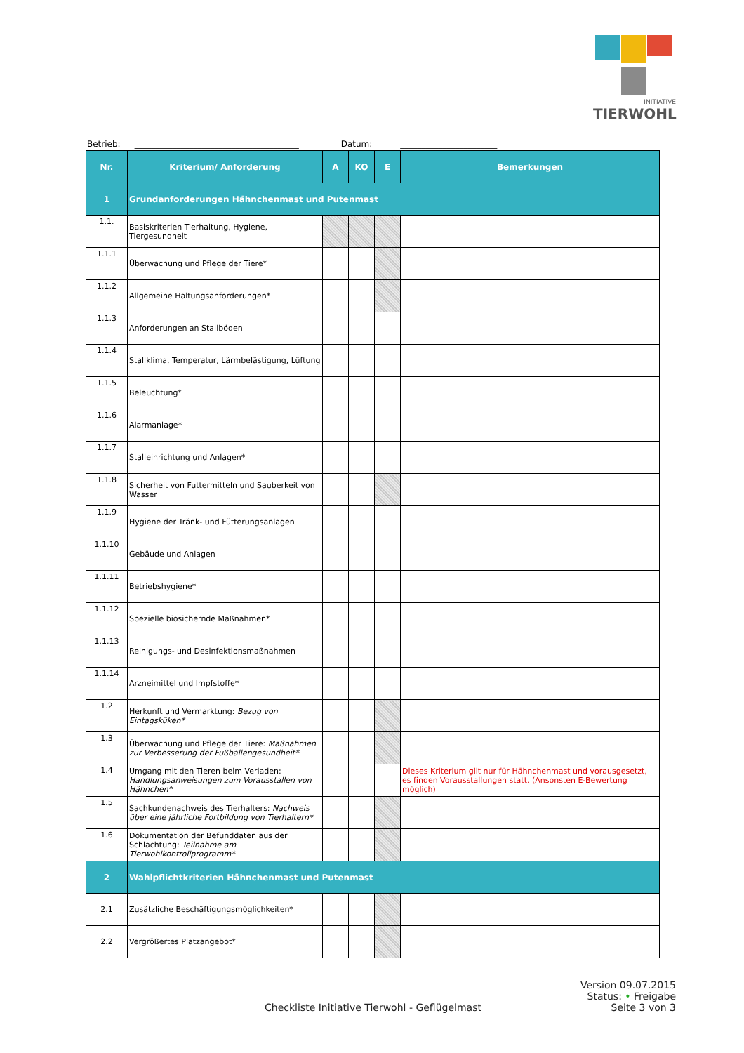INITIATIVE
TIERWOHL
Betrieb: _______________________________________ Datum: _______________________
| Nr. | Kriterium/ Anforderung | A | KO | E | Bemerkungen |
| --- | --- | --- | --- | --- | --- |
| 1 | Grundanforderungen Hähnchenmast und Putenmast | | | | |
| 1.1. | Basiskriterien Tierhaltung, Hygiene, Tiergesundheit | | | | |
| 1.1.1 | Überwachung und Pflege der Tiere* | | | | |
| 1.1.2 | Allgemeine Haltungsanforderungen* | | | | |
| 1.1.3 | Anforderungen an Stallböden | | | | |
| 1.1.4 | Stallklima, Temperatur, Lärmbelästigung, Lüftung | | | | |
| 1.1.5 | Beleuchtung* | | | | |
| 1.1.6 | Alarmanlage* | | | | |
| 1.1.7 | Stalleinrichtung und Anlagen* | | | | |
| 1.1.8 | Sicherheit von Futtermitteln und Sauberkeit von Wasser | | | | |
| 1.1.9 | Hygiene der Tränk- und Fütterungsanlagen | | | | |
| 1.1.10 | Gebäude und Anlagen | | | | |
| 1.1.11 | Betriebshygiene* | | | | |
| 1.1.12 | Spezielle biosichernde Maßnahmen* | | | | |
| 1.1.13 | Reinigungs- und Desinfektionsmaßnahmen | | | | |
| 1.1.14 | Arzneimittel und Impfstoffe* | | | | |
| 1.2 | Herkunft und Vermarktung: Bezug von Eintagsküken* | | | | |
| 1.3 | Überwachung und Pflege der Tiere: Maßnahmen zur Verbesserung der Fußballengesundheit* | | | | |
| 1.4 | Umgang mit den Tieren beim Verladen: Handlungsanweisungen zum Vorausstallen von Hähnchen* | | | | Dieses Kriterium gilt nur für Hähnchenmast und vorausgesetzt, es finden Vorausstallungen statt. (Ansonsten E-Bewertung möglich) |
| 1.5 | Sachkundenachweis des Tierhalters: Nachweis über eine jährliche Fortbildung von Tierhaltern* | | | | |
| 1.6 | Dokumentation der Befunddaten aus der Schlachtung: Teilnahme am Tierwohlkontrollprogramm* | | | | |
| 2 | Wahlpflichtkriterien Hähnchenmast und Putenmast | | | | |
| 2.1 | Zusätzliche Beschäftigungsmöglichkeiten* | | | | |
| 2.2 | Vergrößertes Platzangebot* | | | | |
Version 09.07.2015
Status: • Freigabe
Checkliste Initiative Tierwohl - Geflügelmast Seite 3 von 3